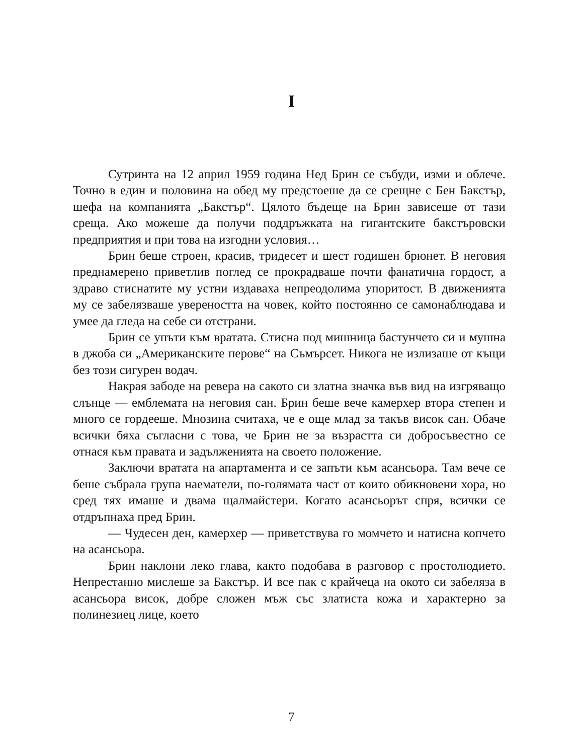I
Сутринта на 12 април 1959 година Нед Брин се събуди, изми и облече. Точно в един и половина на обед му предстоеше да се срещне с Бен Бакстър, шефа на компанията „Бакстър“. Цялото бъдеще на Брин зависеше от тази среща. Ако можеше да получи поддръжката на гигантските бакстъровски предприятия и при това на изгодни условия…
Брин беше строен, красив, тридесет и шест годишен брюнет. В неговия преднамерено приветлив поглед се прокрадваше почти фанатична гордост, а здраво стиснатите му устни издаваха непреодолима упоритост. В движенията му се забелязваше увереността на човек, който постоянно се самонаблюдава и умее да гледа на себе си отстрани.
Брин се упъти към вратата. Стисна под мишница бастунчето си и мушна в джоба си „Американските перове“ на Съмърсет. Никога не излизаше от къщи без този сигурен водач.
Накрая забоде на ревера на сакото си златна значка във вид на изгряващо слънце — емблемата на неговия сан. Брин беше вече камерхер втора степен и много се гордееше. Мнозина считаха, че е още млад за такъв висок сан. Обаче всички бяха съгласни с това, че Брин не за възрастта си добросъвестно се отнася към правата и задълженията на своето положение.
Заключи вратата на апартамента и се запъти към асансьора. Там вече се беше събрала група наематели, по-голямата част от които обикновени хора, но сред тях имаше и двама щалмайстери. Когато асансьорът спря, всички се отдръпнаха пред Брин.
— Чудесен ден, камерхер — приветствува го момчето и натисна копчето на асансьора.
Брин наклони леко глава, както подобава в разговор с простолюдието. Непрестанно мислеше за Бакстър. И все пак с крайчеца на окото си забеляза в асансьора висок, добре сложен мъж със златиста кожа и характерно за полинезиец лице, което
7